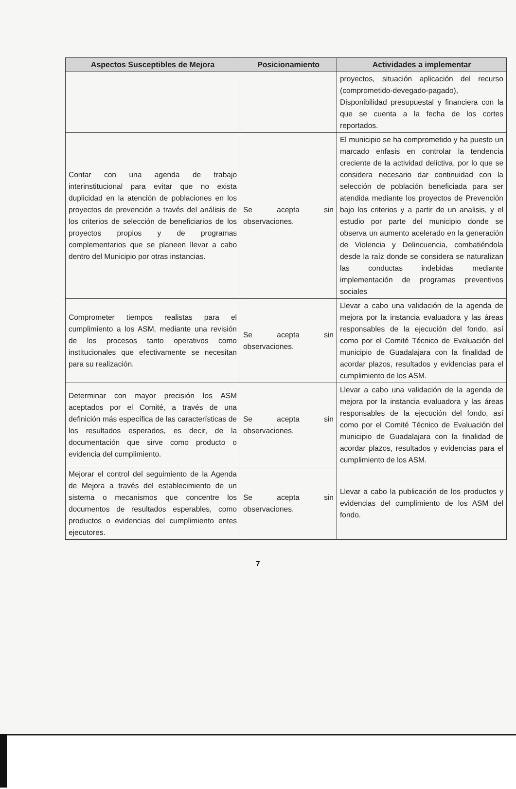| Aspectos Susceptibles de Mejora | Posicionamiento | Actividades a implementar |
| --- | --- | --- |
| | | proyectos, situación aplicación del recurso (comprometido-devegado-pagado), Disponibilidad presupuestal y financiera con la que se cuenta a la fecha de los cortes reportados. |
| Contar con una agenda de trabajo interinstitucional para evitar que no exista duplicidad en la atención de poblaciones en los proyectos de prevención a través del análisis de los criterios de selección de beneficiarios de los proyectos propios y de programas complementarios que se planeen llevar a cabo dentro del Municipio por otras instancias. | Se acepta sin observaciones. | El municipio se ha comprometido y ha puesto un marcado enfasis en controlar la tendencia creciente de la actividad delictiva, por lo que se considera necesario dar continuidad con la selección de población beneficiada para ser atendida mediante los proyectos de Prevención bajo los criterios y a partir de un analisis, y el estudio por parte del municipio donde se observa un aumento acelerado en la generación de Violencia y Delincuencia, combatiéndola desde la raíz donde se considera se naturalizan las conductas indebidas mediante implementación de programas preventivos sociales |
| Comprometer tiempos realistas para el cumplimiento a los ASM, mediante una revisión de los procesos tanto operativos como institucionales que efectivamente se necesitan para su realización. | Se acepta sin observaciones. | Llevar a cabo una validación de la agenda de mejora por la instancia evaluadora y las áreas responsables de la ejecución del fondo, así como por el Comité Técnico de Evaluación del municipio de Guadalajara con la finalidad de acordar plazos, resultados y evidencias para el cumplimiento de los ASM. |
| Determinar con mayor precisión los ASM aceptados por el Comité, a través de una definición más específica de las características de los resultados esperados, es decir, de la documentación que sirve como producto o evidencia del cumplimiento. | Se acepta sin observaciones. | Llevar a cabo una validación de la agenda de mejora por la instancia evaluadora y las áreas responsables de la ejecución del fondo, así como por el Comité Técnico de Evaluación del municipio de Guadalajara con la finalidad de acordar plazos, resultados y evidencias para el cumplimiento de los ASM. |
| Mejorar el control del seguimiento de la Agenda de Mejora a través del establecimiento de un sistema o mecanismos que concentre los documentos de resultados esperables, como productos o evidencias del cumplimiento entes ejecutores. | Se acepta sin observaciones. | Llevar a cabo la publicación de los productos y evidencias del cumplimiento de los ASM del fondo. |
7